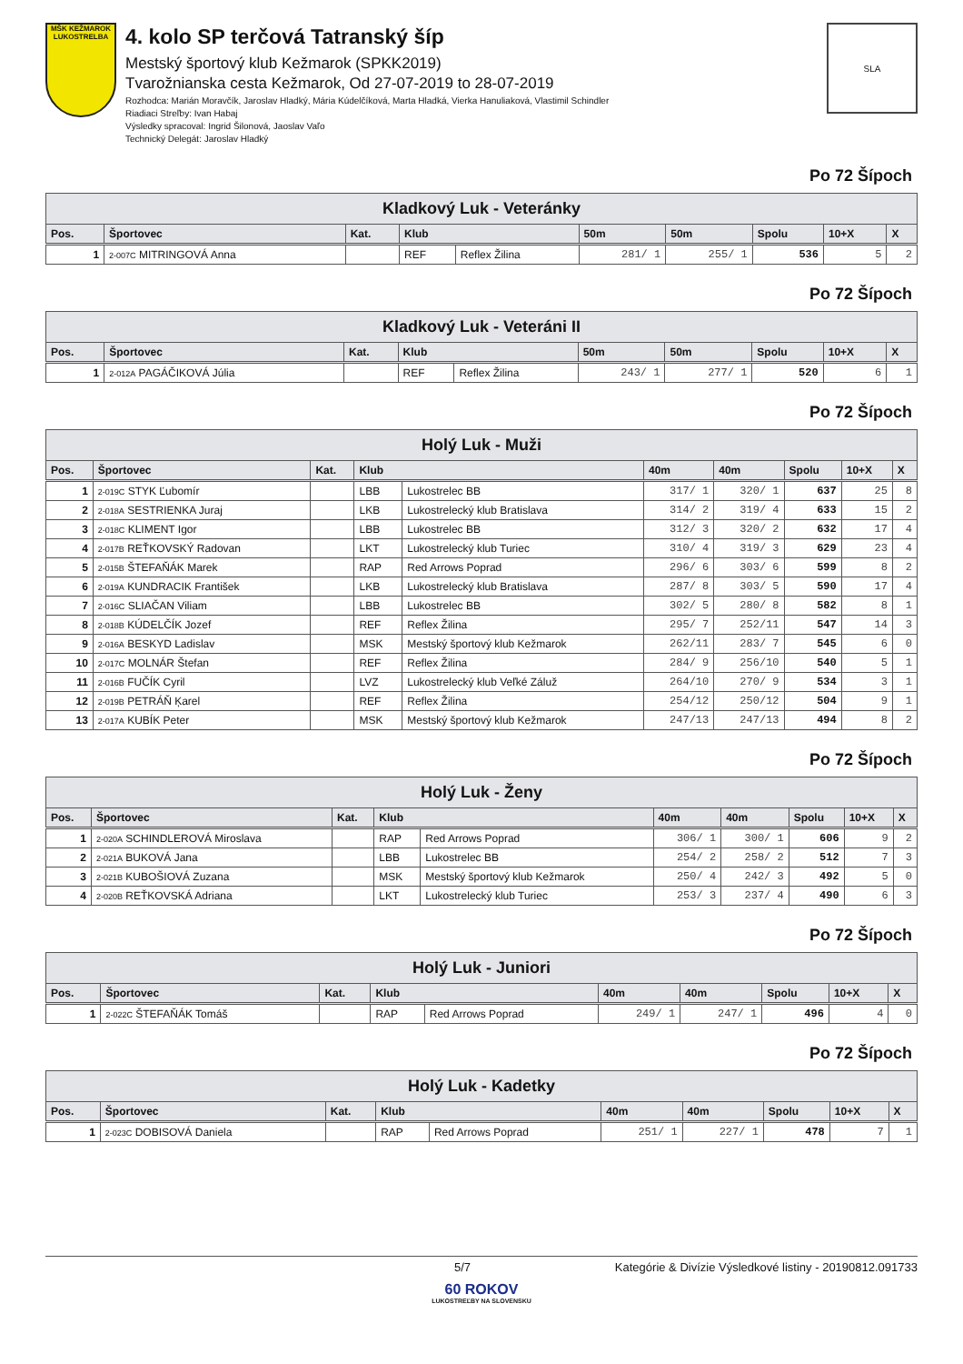MŠK KEŽMAROK
LUKOSTRELBA
4. kolo SP terčová Tatranský šíp
Mestský športový klub Kežmarok (SPKK2019)
Tvarožnianska cesta Kežmarok, Od 27-07-2019 to 28-07-2019
Rozhodca: Marián Moravčík, Jaroslav Hladký, Mária Kúdelčíková, Marta Hladká, Vierka Hanuliaková, Vlastimil Schindler
Riadiaci Streľby: Ivan Habaj
Výsledky spracoval: Ingrid Šilonová, Jaoslav Vaľo
Technický Delegát: Jaroslav Hladký
SLA
Po 72 Šípoch
| Kladkový Luk - Veteránky | | | | | | | | | |
| --- | --- | --- | --- | --- | --- | --- | --- | --- | --- |
| Pos. | Športovec | Kat. | Klub | | 50m | 50m | Spolu | 10+X | X |
| 1 | 2-007C MITRINGOVÁ Anna | | REF | Reflex Žilina | 281/ 1 | 255/ 1 | 536 | 5 | 2 |
Po 72 Šípoch
| Kladkový Luk - Veteráni II | | | | | | | | | |
| --- | --- | --- | --- | --- | --- | --- | --- | --- | --- |
| Pos. | Športovec | Kat. | Klub | | 50m | 50m | Spolu | 10+X | X |
| 1 | 2-012A PAGÁČIKOVÁ Júlia | | REF | Reflex Žilina | 243/ 1 | 277/ 1 | 520 | 6 | 1 |
Po 72 Šípoch
| Holý Luk - Muži | | | | | | | | | |
| --- | --- | --- | --- | --- | --- | --- | --- | --- | --- |
| Pos. | Športovec | Kat. | Klub | | 40m | 40m | Spolu | 10+X | X |
| 1 | 2-019C STYK Ľubomír | | LBB | Lukostrelec BB | 317/ 1 | 320/ 1 | 637 | 25 | 8 |
| 2 | 2-018A SESTRIENKA Juraj | | LKB | Lukostrelecký klub Bratislava | 314/ 2 | 319/ 4 | 633 | 15 | 2 |
| 3 | 2-018C KLIMENT Igor | | LBB | Lukostrelec BB | 312/ 3 | 320/ 2 | 632 | 17 | 4 |
| 4 | 2-017B REŤKOVSKÝ Radovan | | LKT | Lukostrelecký klub Turiec | 310/ 4 | 319/ 3 | 629 | 23 | 4 |
| 5 | 2-015B ŠTEFAŇÁK Marek | | RAP | Red Arrows Poprad | 296/ 6 | 303/ 6 | 599 | 8 | 2 |
| 6 | 2-019A KUNDRACIK František | | LKB | Lukostrelecký klub Bratislava | 287/ 8 | 303/ 5 | 590 | 17 | 4 |
| 7 | 2-016C SLIAČAN Viliam | | LBB | Lukostrelec BB | 302/ 5 | 280/ 8 | 582 | 8 | 1 |
| 8 | 2-018B KÚDELČÍK Jozef | | REF | Reflex Žilina | 295/ 7 | 252/11 | 547 | 14 | 3 |
| 9 | 2-016A BESKYD Ladislav | | MSK | Mestský športový klub Kežmarok | 262/11 | 283/ 7 | 545 | 6 | 0 |
| 10 | 2-017C MOLNÁR Štefan | | REF | Reflex Žilina | 284/ 9 | 256/10 | 540 | 5 | 1 |
| 11 | 2-016B FUČÍK Cyril | | LVZ | Lukostrelecký klub Veľké Záluž | 264/10 | 270/ 9 | 534 | 3 | 1 |
| 12 | 2-019B PETRÁŇ Ķarel | | REF | Reflex Žilina | 254/12 | 250/12 | 504 | 9 | 1 |
| 13 | 2-017A KUBÍK Peter | | MSK | Mestský športový klub Kežmarok | 247/13 | 247/13 | 494 | 8 | 2 |
Po 72 Šípoch
| Holý Luk - Ženy | | | | | | | | | |
| --- | --- | --- | --- | --- | --- | --- | --- | --- | --- |
| Pos. | Športovec | Kat. | Klub | | 40m | 40m | Spolu | 10+X | X |
| 1 | 2-020A SCHINDLEROVÁ Miroslava | | RAP | Red Arrows Poprad | 306/ 1 | 300/ 1 | 606 | 9 | 2 |
| 2 | 2-021A BUKOVÁ Jana | | LBB | Lukostrelec BB | 254/ 2 | 258/ 2 | 512 | 7 | 3 |
| 3 | 2-021B KUBOŠIOVÁ Zuzana | | MSK | Mestský športový klub Kežmarok | 250/ 4 | 242/ 3 | 492 | 5 | 0 |
| 4 | 2-020B REŤKOVSKÁ Adriana | | LKT | Lukostrelecký klub Turiec | 253/ 3 | 237/ 4 | 490 | 6 | 3 |
Po 72 Šípoch
| Holý Luk - Juniori | | | | | | | | | |
| --- | --- | --- | --- | --- | --- | --- | --- | --- | --- |
| Pos. | Športovec | Kat. | Klub | | 40m | 40m | Spolu | 10+X | X |
| 1 | 2-022C ŠTEFAŇÁK Tomáš | | RAP | Red Arrows Poprad | 249/ 1 | 247/ 1 | 496 | 4 | 0 |
Po 72 Šípoch
| Holý Luk - Kadetky | | | | | | | | | |
| --- | --- | --- | --- | --- | --- | --- | --- | --- | --- |
| Pos. | Športovec | Kat. | Klub | | 40m | 40m | Spolu | 10+X | X |
| 1 | 2-023C DOBISOVÁ Daniela | | RAP | Red Arrows Poprad | 251/ 1 | 227/ 1 | 478 | 7 | 1 |
5/7 Kategórie & Divízie Výsledkové listiny - 20190812.091733
60 ROKOV
LUKOSTREĽBY NA SLOVENSKU